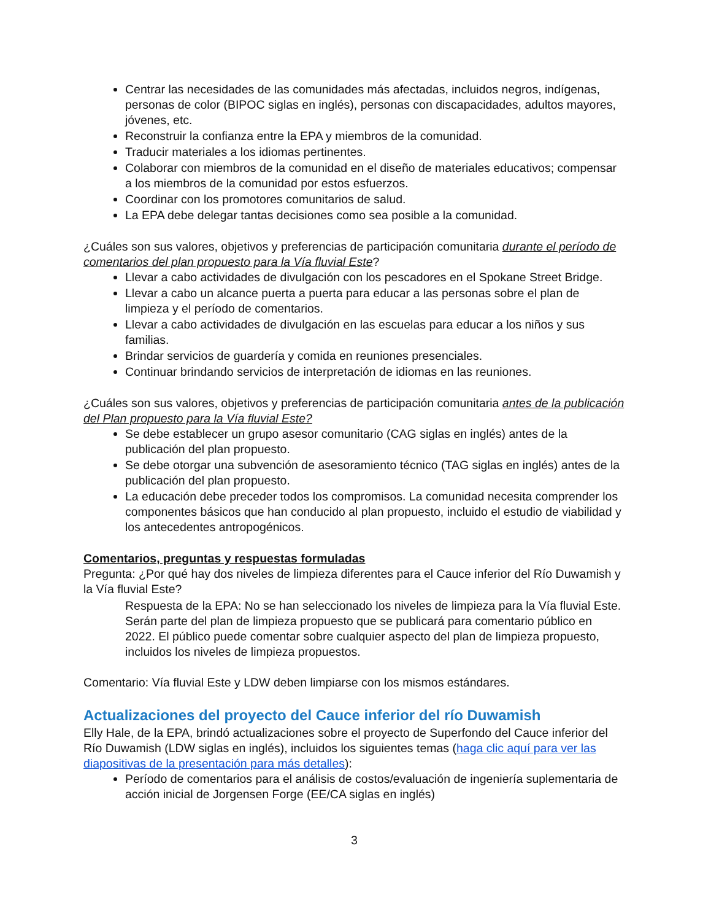Centrar las necesidades de las comunidades más afectadas, incluidos negros, indígenas, personas de color (BIPOC siglas en inglés), personas con discapacidades, adultos mayores, jóvenes, etc.
Reconstruir la confianza entre la EPA y miembros de la comunidad.
Traducir materiales a los idiomas pertinentes.
Colaborar con miembros de la comunidad en el diseño de materiales educativos; compensar a los miembros de la comunidad por estos esfuerzos.
Coordinar con los promotores comunitarios de salud.
La EPA debe delegar tantas decisiones como sea posible a la comunidad.
¿Cuáles son sus valores, objetivos y preferencias de participación comunitaria durante el período de comentarios del plan propuesto para la Vía fluvial Este?
Llevar a cabo actividades de divulgación con los pescadores en el Spokane Street Bridge.
Llevar a cabo un alcance puerta a puerta para educar a las personas sobre el plan de limpieza y el período de comentarios.
Llevar a cabo actividades de divulgación en las escuelas para educar a los niños y sus familias.
Brindar servicios de guardería y comida en reuniones presenciales.
Continuar brindando servicios de interpretación de idiomas en las reuniones.
¿Cuáles son sus valores, objetivos y preferencias de participación comunitaria antes de la publicación del Plan propuesto para la Vía fluvial Este?
Se debe establecer un grupo asesor comunitario (CAG siglas en inglés) antes de la publicación del plan propuesto.
Se debe otorgar una subvención de asesoramiento técnico (TAG siglas en inglés) antes de la publicación del plan propuesto.
La educación debe preceder todos los compromisos. La comunidad necesita comprender los componentes básicos que han conducido al plan propuesto, incluido el estudio de viabilidad y los antecedentes antropogénicos.
Comentarios, preguntas y respuestas formuladas
Pregunta: ¿Por qué hay dos niveles de limpieza diferentes para el Cauce inferior del Río Duwamish y la Vía fluvial Este?
Respuesta de la EPA: No se han seleccionado los niveles de limpieza para la Vía fluvial Este. Serán parte del plan de limpieza propuesto que se publicará para comentario público en 2022. El público puede comentar sobre cualquier aspecto del plan de limpieza propuesto, incluidos los niveles de limpieza propuestos.
Comentario: Vía fluvial Este y LDW deben limpiarse con los mismos estándares.
Actualizaciones del proyecto del Cauce inferior del río Duwamish
Elly Hale, de la EPA, brindó actualizaciones sobre el proyecto de Superfondo del Cauce inferior del Río Duwamish (LDW siglas en inglés), incluidos los siguientes temas (haga clic aquí para ver las diapositivas de la presentación para más detalles):
Período de comentarios para el análisis de costos/evaluación de ingeniería suplementaria de acción inicial de Jorgensen Forge (EE/CA siglas en inglés)
3